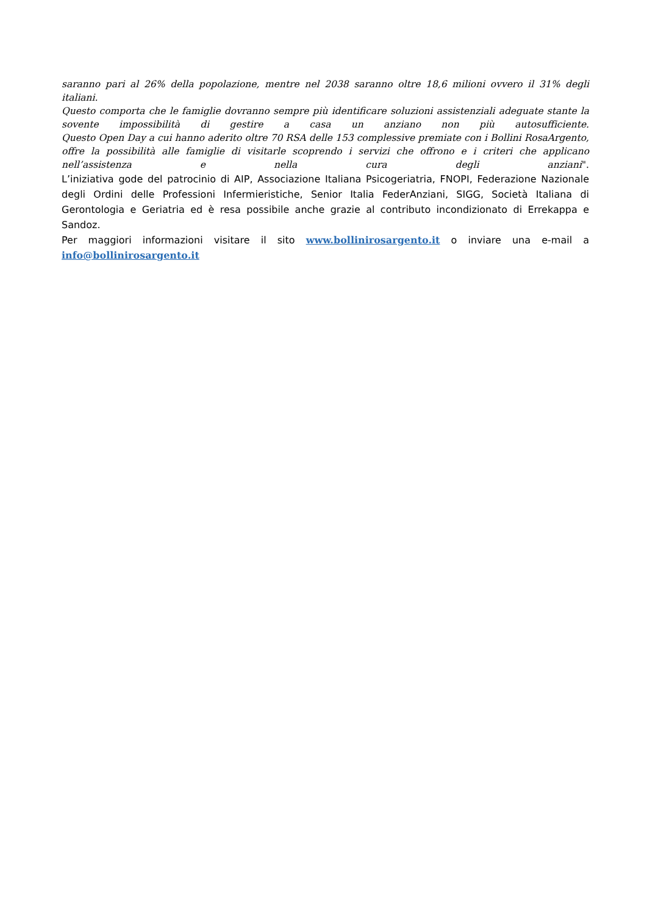saranno pari al 26% della popolazione, mentre nel 2038 saranno oltre 18,6 milioni ovvero il 31% degli italiani.
Questo comporta che le famiglie dovranno sempre più identificare soluzioni assistenziali adeguate stante la sovente impossibilità di gestire a casa un anziano non più autosufficiente.
Questo Open Day a cui hanno aderito oltre 70 RSA delle 153 complessive premiate con i Bollini RosaArgento, offre la possibilità alle famiglie di visitarle scoprendo i servizi che offrono e i criteri che applicano nell’assistenza e nella cura degli anziani".
L’iniziativa gode del patrocinio di AIP, Associazione Italiana Psicogeriatria, FNOPI, Federazione Nazionale degli Ordini delle Professioni Infermieristiche, Senior Italia FederAnziani, SIGG, Società Italiana di Gerontologia e Geriatria ed è resa possibile anche grazie al contributo incondizionato di Errekappa e Sandoz.
Per maggiori informazioni visitare il sito www.bollinirosargento.it o inviare una e-mail a info@bollinirosargento.it